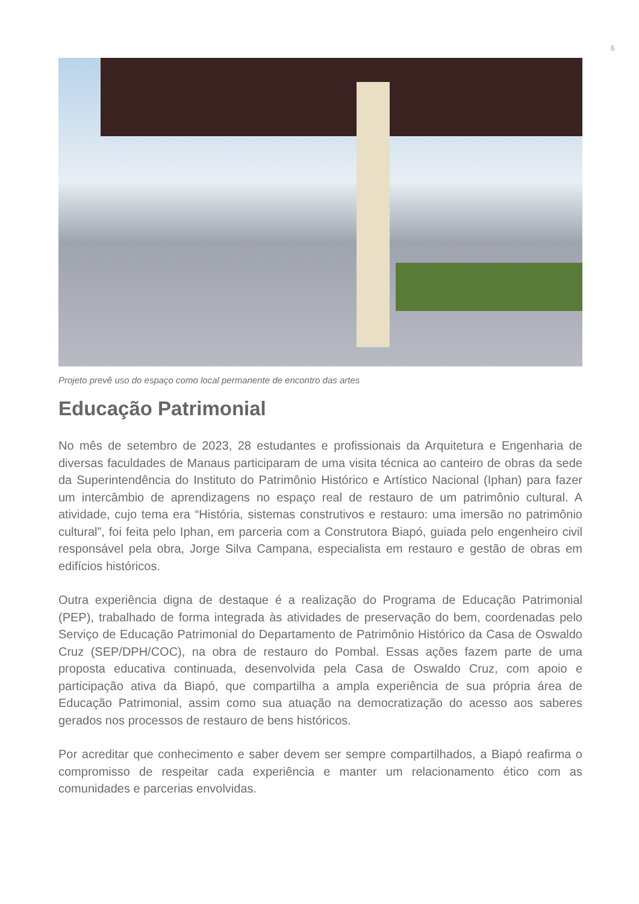6
Projeto prevê uso do espaço como local permanente de encontro das artes
Educação Patrimonial
No mês de setembro de 2023, 28 estudantes e profissionais da Arquitetura e Engenharia de diversas faculdades de Manaus participaram de uma visita técnica ao canteiro de obras da sede da Superintendência do Instituto do Patrimônio Histórico e Artístico Nacional (Iphan) para fazer um intercâmbio de aprendizagens no espaço real de restauro de um patrimônio cultural. A atividade, cujo tema era “História, sistemas construtivos e restauro: uma imersão no patrimônio cultural”, foi feita pelo Iphan, em parceria com a Construtora Biapó, guiada pelo engenheiro civil responsável pela obra, Jorge Silva Campana, especialista em restauro e gestão de obras em edifícios históricos.
Outra experiência digna de destaque é a realização do Programa de Educação Patrimonial (PEP), trabalhado de forma integrada às atividades de preservação do bem, coordenadas pelo Serviço de Educação Patrimonial do Departamento de Patrimônio Histórico da Casa de Oswaldo Cruz (SEP/DPH/COC), na obra de restauro do Pombal. Essas ações fazem parte de uma proposta educativa continuada, desenvolvida pela Casa de Oswaldo Cruz, com apoio e participação ativa da Biapó, que compartilha a ampla experiência de sua própria área de Educação Patrimonial, assim como sua atuação na democratização do acesso aos saberes gerados nos processos de restauro de bens históricos.
Por acreditar que conhecimento e saber devem ser sempre compartilhados, a Biapó reafirma o compromisso de respeitar cada experiência e manter um relacionamento ético com as comunidades e parcerias envolvidas.